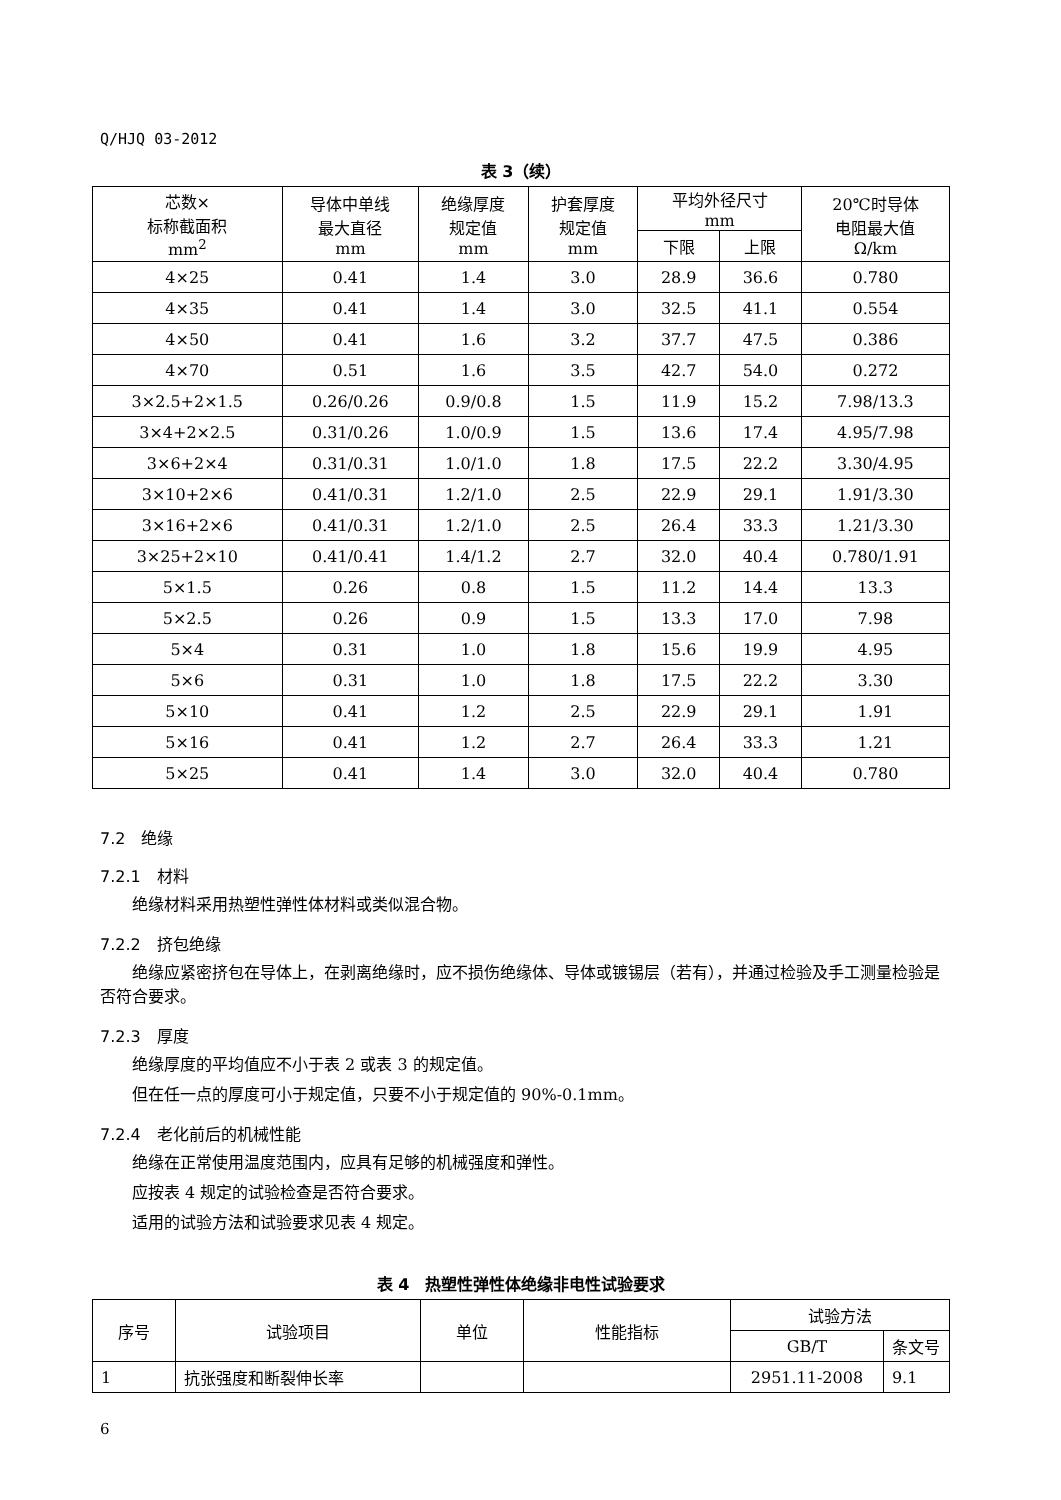Q/HJQ 03-2012
表 3（续）
| 芯数× 标称截面积 mm<sup>2</sup> | 导体中单线 最大直径 mm | 绝缘厚度 规定值 mm | 护套厚度 规定值 mm | 平均外径尺寸 mm | | 20℃时导体 电阻最大值 Ω/km |
| --- | --- | --- | --- | --- | --- | --- |
| | | | | 下限 | 上限 | |
| 4×25 | 0.41 | 1.4 | 3.0 | 28.9 | 36.6 | 0.780 |
| 4×35 | 0.41 | 1.4 | 3.0 | 32.5 | 41.1 | 0.554 |
| 4×50 | 0.41 | 1.6 | 3.2 | 37.7 | 47.5 | 0.386 |
| 4×70 | 0.51 | 1.6 | 3.5 | 42.7 | 54.0 | 0.272 |
| 3×2.5+2×1.5 | 0.26/0.26 | 0.9/0.8 | 1.5 | 11.9 | 15.2 | 7.98/13.3 |
| 3×4+2×2.5 | 0.31/0.26 | 1.0/0.9 | 1.5 | 13.6 | 17.4 | 4.95/7.98 |
| 3×6+2×4 | 0.31/0.31 | 1.0/1.0 | 1.8 | 17.5 | 22.2 | 3.30/4.95 |
| 3×10+2×6 | 0.41/0.31 | 1.2/1.0 | 2.5 | 22.9 | 29.1 | 1.91/3.30 |
| 3×16+2×6 | 0.41/0.31 | 1.2/1.0 | 2.5 | 26.4 | 33.3 | 1.21/3.30 |
| 3×25+2×10 | 0.41/0.41 | 1.4/1.2 | 2.7 | 32.0 | 40.4 | 0.780/1.91 |
| 5×1.5 | 0.26 | 0.8 | 1.5 | 11.2 | 14.4 | 13.3 |
| 5×2.5 | 0.26 | 0.9 | 1.5 | 13.3 | 17.0 | 7.98 |
| 5×4 | 0.31 | 1.0 | 1.8 | 15.6 | 19.9 | 4.95 |
| 5×6 | 0.31 | 1.0 | 1.8 | 17.5 | 22.2 | 3.30 |
| 5×10 | 0.41 | 1.2 | 2.5 | 22.9 | 29.1 | 1.91 |
| 5×16 | 0.41 | 1.2 | 2.7 | 26.4 | 33.3 | 1.21 |
| 5×25 | 0.41 | 1.4 | 3.0 | 32.0 | 40.4 | 0.780 |
7.2　绝缘
7.2.1　材料
绝缘材料采用热塑性弹性体材料或类似混合物。
7.2.2　挤包绝缘
绝缘应紧密挤包在导体上，在剥离绝缘时，应不损伤绝缘体、导体或镀锡层（若有），并通过检验及手工测量检验是否符合要求。
7.2.3　厚度
绝缘厚度的平均值应不小于表 2 或表 3 的规定值。
但在任一点的厚度可小于规定值，只要不小于规定值的 90%-0.1mm。
7.2.4　老化前后的机械性能
绝缘在正常使用温度范围内，应具有足够的机械强度和弹性。
应按表 4 规定的试验检查是否符合要求。
适用的试验方法和试验要求见表 4 规定。
表 4　热塑性弹性体绝缘非电性试验要求
| 序号 | 试验项目 | 单位 | 性能指标 | 试验方法 | |
| --- | --- | --- | --- | --- | --- |
| | | | | GB/T | 条文号 |
| 1 | 抗张强度和断裂伸长率 | | | 2951.11-2008 | 9.1 |
6